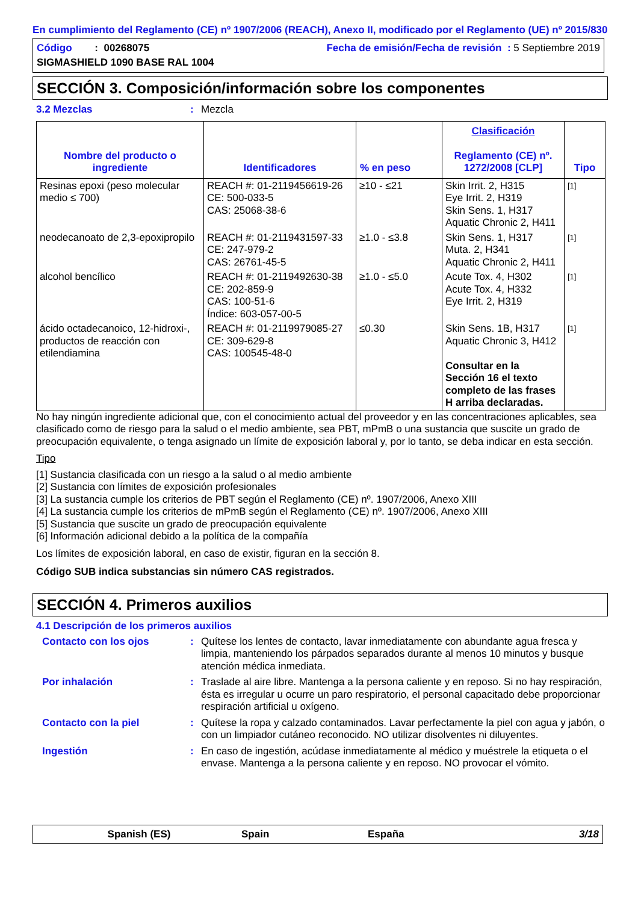En cumplimiento del Reglamento (CE) nº 1907/2006 (REACH), Anexo II, modificado por el Reglamento (UE) nº 2015/830
Código : 00268075
SIGMASHIELD 1090 BASE RAL 1004
Fecha de emisión/Fecha de revisión : 5 Septiembre 2019
SECCIÓN 3. Composición/información sobre los componentes
3.2 Mezclas: Mezcla
| Nombre del producto o ingrediente | Identificadores | % en peso | Clasificación Reglamento (CE) nº. 1272/2008 [CLP] | Tipo |
| --- | --- | --- | --- | --- |
| Resinas epoxi (peso molecular medio ≤ 700) | REACH #: 01-2119456619-26 CE: 500-033-5 CAS: 25068-38-6 | ≥10 - ≤21 | Skin Irrit. 2, H315 Eye Irrit. 2, H319 Skin Sens. 1, H317 Aquatic Chronic 2, H411 | [1] |
| neodecanoato de 2,3-epoxipropilo | REACH #: 01-2119431597-33 CE: 247-979-2 CAS: 26761-45-5 | ≥1.0 - ≤3.8 | Skin Sens. 1, H317 Muta. 2, H341 Aquatic Chronic 2, H411 | [1] |
| alcohol bencílico | REACH #: 01-2119492630-38 CE: 202-859-9 CAS: 100-51-6 Índice: 603-057-00-5 | ≥1.0 - ≤5.0 | Acute Tox. 4, H302 Acute Tox. 4, H332 Eye Irrit. 2, H319 | [1] |
| ácido octadecanoico, 12-hidroxi-, productos de reacción con etilendiamina | REACH #: 01-2119979085-27 CE: 309-629-8 CAS: 100545-48-0 | ≤0.30 | Skin Sens. 1B, H317 Aquatic Chronic 3, H412 Consultar en la Sección 16 el texto completo de las frases H arriba declaradas. | [1] |
No hay ningún ingrediente adicional que, con el conocimiento actual del proveedor y en las concentraciones aplicables, sea clasificado como de riesgo para la salud o el medio ambiente, sea PBT, mPmB o una sustancia que suscite un grado de preocupación equivalente, o tenga asignado un límite de exposición laboral y, por lo tanto, se deba indicar en esta sección.
Tipo
[1] Sustancia clasificada con un riesgo a la salud o al medio ambiente
[2] Sustancia con límites de exposición profesionales
[3] La sustancia cumple los criterios de PBT según el Reglamento (CE) nº. 1907/2006, Anexo XIII
[4] La sustancia cumple los criterios de mPmB según el Reglamento (CE) nº. 1907/2006, Anexo XIII
[5] Sustancia que suscite un grado de preocupación equivalente
[6] Información adicional debido a la política de la compañía
Los límites de exposición laboral, en caso de existir, figuran en la sección 8.
Código SUB indica substancias sin número CAS registrados.
SECCIÓN 4. Primeros auxilios
4.1 Descripción de los primeros auxilios
Contacto con los ojos: Quítese los lentes de contacto, lavar inmediatamente con abundante agua fresca y limpia, manteniendo los párpados separados durante al menos 10 minutos y busque atención médica inmediata.
Por inhalación: Traslade al aire libre. Mantenga a la persona caliente y en reposo. Si no hay respiración, ésta es irregular u ocurre un paro respiratorio, el personal capacitado debe proporcionar respiración artificial u oxígeno.
Contacto con la piel: Quítese la ropa y calzado contaminados. Lavar perfectamente la piel con agua y jabón, o con un limpiador cutáneo reconocido. NO utilizar disolventes ni diluyentes.
Ingestión: En caso de ingestión, acúdase inmediatamente al médico y muéstrele la etiqueta o el envase. Mantenga a la persona caliente y en reposo. NO provocar el vómito.
Spanish (ES) Spain España 3/18